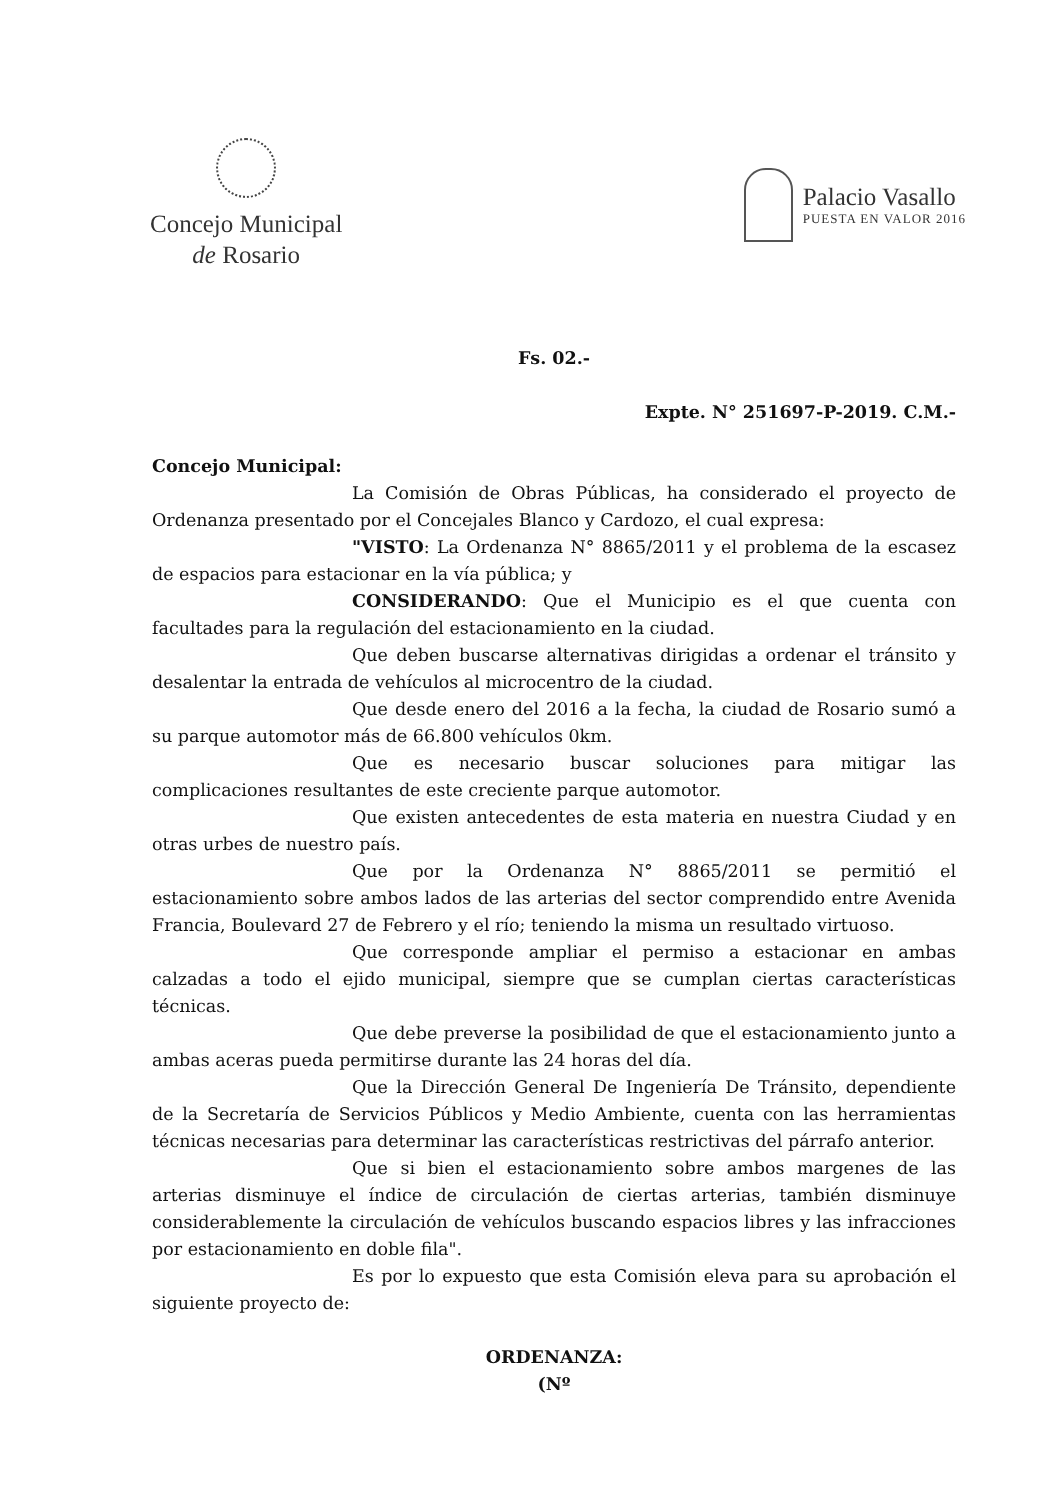Concejo Municipal
de Rosario
Palacio Vasallo
PUESTA EN VALOR 2016
Fs. 02.-
Expte. N° 251697-P-2019. C.M.-
Concejo Municipal:
La Comisión de Obras Públicas, ha considerado el proyecto de Ordenanza presentado por el Concejales Blanco y Cardozo, el cual expresa:
"VISTO: La Ordenanza N° 8865/2011 y el problema de la escasez de espacios para estacionar en la vía pública; y
CONSIDERANDO: Que el Municipio es el que cuenta con facultades para la regulación del estacionamiento en la ciudad.
Que deben buscarse alternativas dirigidas a ordenar el tránsito y desalentar la entrada de vehículos al microcentro de la ciudad.
Que desde enero del 2016 a la fecha, la ciudad de Rosario sumó a su parque automotor más de 66.800 vehículos 0km.
Que es necesario buscar soluciones para mitigar las complicaciones resultantes de este creciente parque automotor.
Que existen antecedentes de esta materia en nuestra Ciudad y en otras urbes de nuestro país.
Que por la Ordenanza N° 8865/2011 se permitió el estacionamiento sobre ambos lados de las arterias del sector comprendido entre Avenida Francia, Boulevard 27 de Febrero y el río; teniendo la misma un resultado virtuoso.
Que corresponde ampliar el permiso a estacionar en ambas calzadas a todo el ejido municipal, siempre que se cumplan ciertas características técnicas.
Que debe preverse la posibilidad de que el estacionamiento junto a ambas aceras pueda permitirse durante las 24 horas del día.
Que la Dirección General De Ingeniería De Tránsito, dependiente de la Secretaría de Servicios Públicos y Medio Ambiente, cuenta con las herramientas técnicas necesarias para determinar las características restrictivas del párrafo anterior.
Que si bien el estacionamiento sobre ambos margenes de las arterias disminuye el índice de circulación de ciertas arterias, también disminuye considerablemente la circulación de vehículos buscando espacios libres y las infracciones por estacionamiento en doble fila".
Es por lo expuesto que esta Comisión eleva para su aprobación el siguiente proyecto de:
ORDENANZA:
(Nº